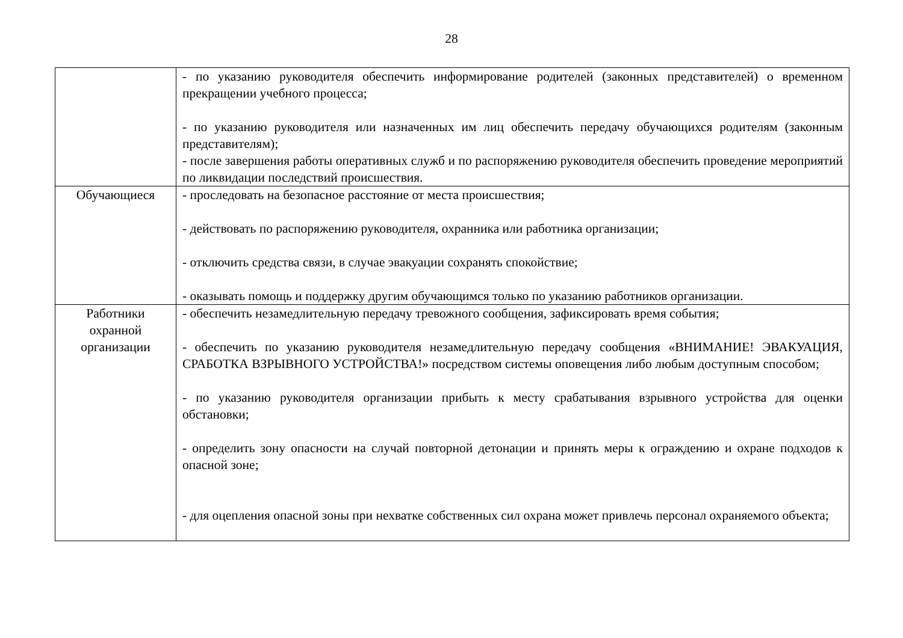28
| | - по указанию руководителя обеспечить информирование родителей (законных представителей) о временном прекращении учебного процесса; - по указанию руководителя или назначенных им лиц обеспечить передачу обучающихся родителям (законным представителям); - после завершения работы оперативных служб и по распоряжению руководителя обеспечить проведение мероприятий по ликвидации последствий происшествия. |
| Обучающиеся | - проследовать на безопасное расстояние от места происшествия; - действовать по распоряжению руководителя, охранника или работника организации; - отключить средства связи, в случае эвакуации сохранять спокойствие; - оказывать помощь и поддержку другим обучающимся только по указанию работников организации. |
| Работники охранной организации | - обеспечить незамедлительную передачу тревожного сообщения, зафиксировать время события; - обеспечить по указанию руководителя незамедлительную передачу сообщения «ВНИМАНИЕ! ЭВАКУАЦИЯ, СРАБОТКА ВЗРЫВНОГО УСТРОЙСТВА!» посредством системы оповещения либо любым доступным способом; - по указанию руководителя организации прибыть к месту срабатывания взрывного устройства для оценки обстановки; - определить зону опасности на случай повторной детонации и принять меры к ограждению и охране подходов к опасной зоне; - для оцепления опасной зоны при нехватке собственных сил охрана может привлечь персонал охраняемого объекта; |